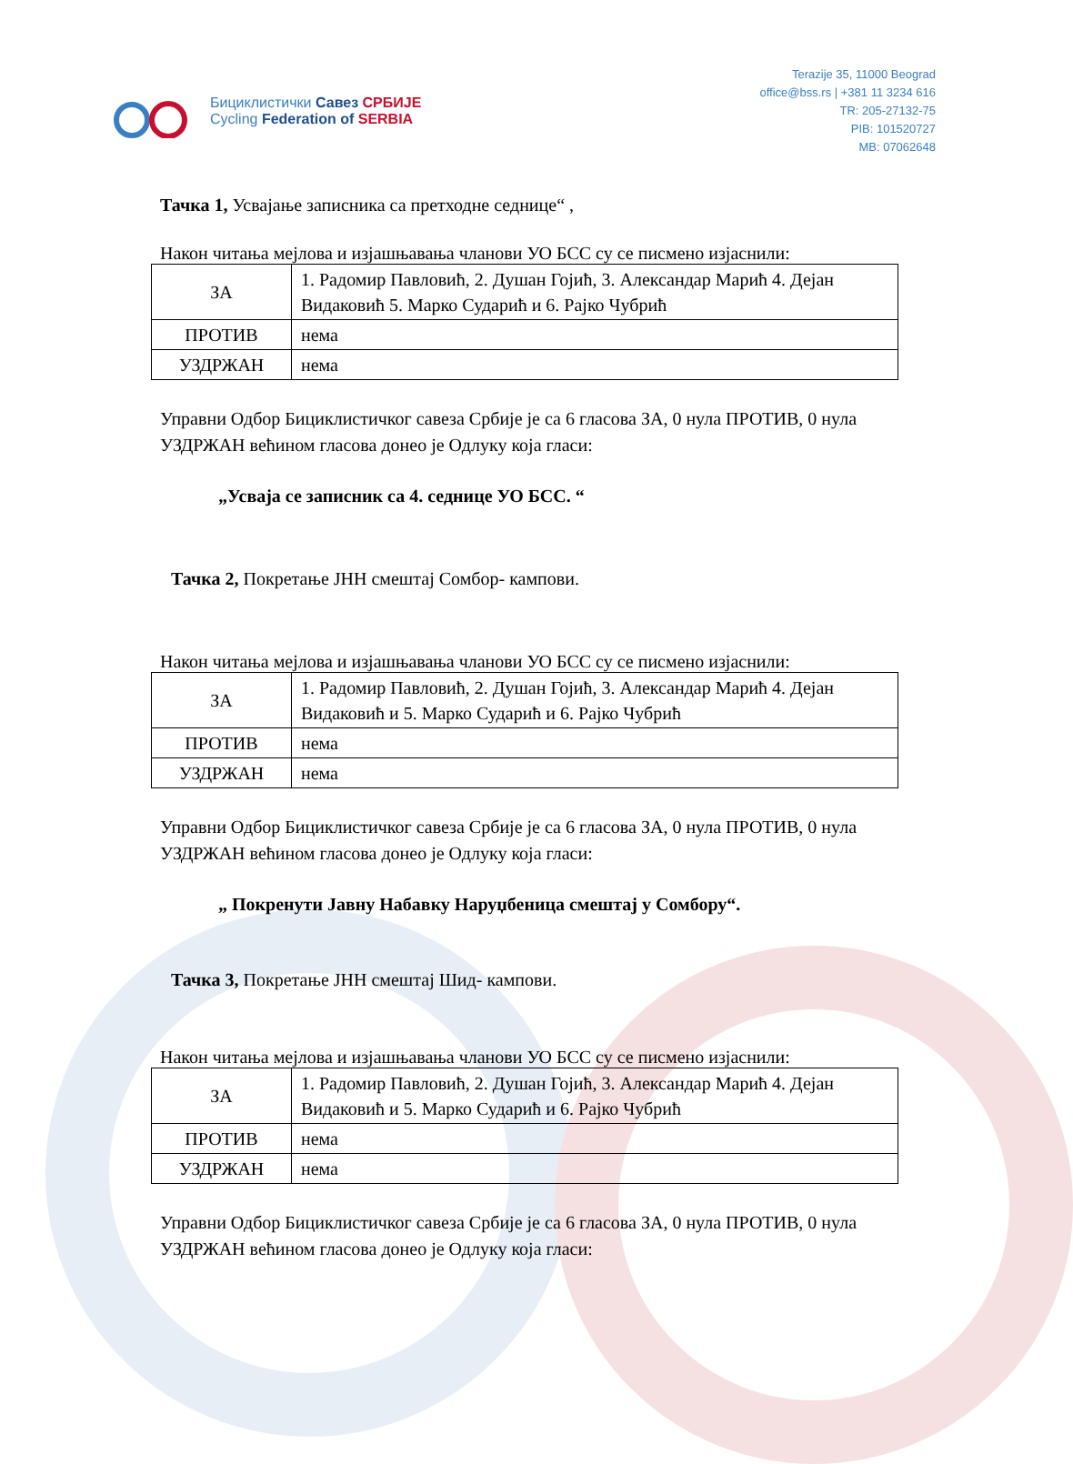Бициклистички Савез СРБИЈЕ
Cycling Federation of SERBIA
Terazije 35, 11000 Beograd
office@bss.rs | +381 11 3234 616
TR: 205-27132-75
PIB: 101520727
MB: 07062648
Тачка 1, Усвајање записника са претходне седнице“ ,
Након читања мејлова и изјашњавања чланови УО БСС су се писмено изјаснили:
| ЗА | 1. Радомир Павловић, 2. Душан Гојић, 3. Александар Марић 4. Дејан Видаковић 5. Марко Сударић и 6. Рајко Чубрић |
| ПРОТИВ | нема |
| УЗДРЖАН | нема |
Управни Одбор Бициклистичког савеза Србије је са 6 гласова ЗА, 0 нула ПРОТИВ, 0 нула УЗДРЖАН већином гласова донео је Одлуку која гласи:
„Усваја се записник са 4. седнице УО БСС. “
Тачка 2, Покретање ЈНН смештај Сомбор- кампови.
Након читања мејлова и изјашњавања чланови УО БСС су се писмено изјаснили:
| ЗА | 1. Радомир Павловић, 2. Душан Гојић, 3. Александар Марић 4. Дејан Видаковић и 5. Марко Сударић и 6. Рајко Чубрић |
| ПРОТИВ | нема |
| УЗДРЖАН | нема |
Управни Одбор Бициклистичког савеза Србије је са 6 гласова ЗА, 0 нула ПРОТИВ, 0 нула УЗДРЖАН већином гласова донео је Одлуку која гласи:
„ Покренути Јавну Набавку Наруџбеница смештај у Сомбору“.
Тачка 3, Покретање ЈНН смештај Шид- кампови.
Након читања мејлова и изјашњавања чланови УО БСС су се писмено изјаснили:
| ЗА | 1. Радомир Павловић, 2. Душан Гојић, 3. Александар Марић 4. Дејан Видаковић и 5. Марко Сударић и 6. Рајко Чубрић |
| ПРОТИВ | нема |
| УЗДРЖАН | нема |
Управни Одбор Бициклистичког савеза Србије је са 6 гласова ЗА, 0 нула ПРОТИВ, 0 нула УЗДРЖАН већином гласова донео је Одлуку која гласи: